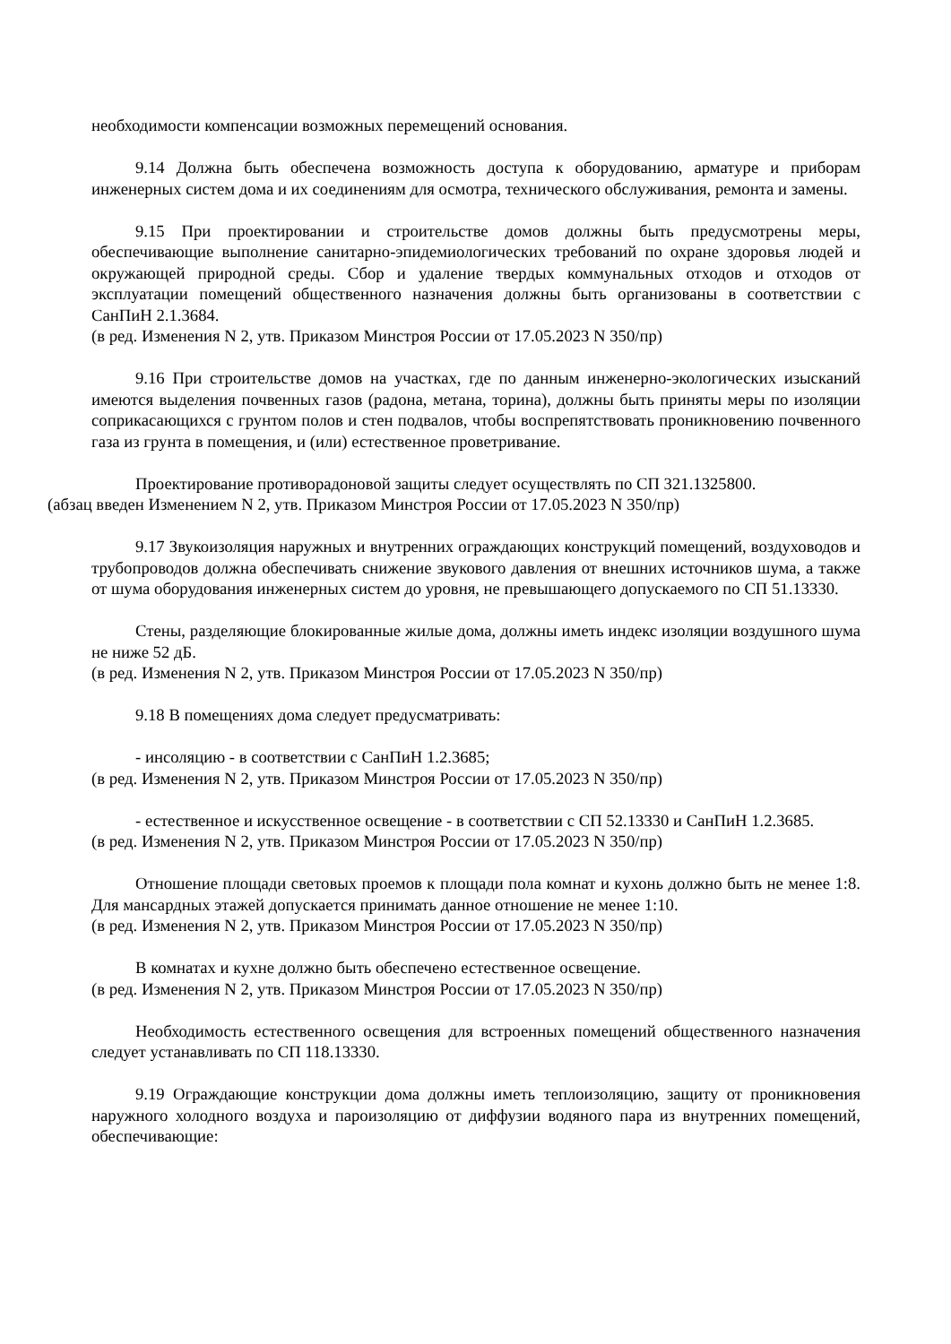необходимости компенсации возможных перемещений основания.
9.14 Должна быть обеспечена возможность доступа к оборудованию, арматуре и приборам инженерных систем дома и их соединениям для осмотра, технического обслуживания, ремонта и замены.
9.15 При проектировании и строительстве домов должны быть предусмотрены меры, обеспечивающие выполнение санитарно-эпидемиологических требований по охране здоровья людей и окружающей природной среды. Сбор и удаление твердых коммунальных отходов и отходов от эксплуатации помещений общественного назначения должны быть организованы в соответствии с СанПиН 2.1.3684.
(в ред. Изменения N 2, утв. Приказом Минстроя России от 17.05.2023 N 350/пр)
9.16 При строительстве домов на участках, где по данным инженерно-экологических изысканий имеются выделения почвенных газов (радона, метана, торина), должны быть приняты меры по изоляции соприкасающихся с грунтом полов и стен подвалов, чтобы воспрепятствовать проникновению почвенного газа из грунта в помещения, и (или) естественное проветривание.
Проектирование противорадоновой защиты следует осуществлять по СП 321.1325800.
(абзац введен Изменением N 2, утв. Приказом Минстроя России от 17.05.2023 N 350/пр)
9.17 Звукоизоляция наружных и внутренних ограждающих конструкций помещений, воздуховодов и трубопроводов должна обеспечивать снижение звукового давления от внешних источников шума, а также от шума оборудования инженерных систем до уровня, не превышающего допускаемого по СП 51.13330.
Стены, разделяющие блокированные жилые дома, должны иметь индекс изоляции воздушного шума не ниже 52 дБ.
(в ред. Изменения N 2, утв. Приказом Минстроя России от 17.05.2023 N 350/пр)
9.18 В помещениях дома следует предусматривать:
- инсоляцию - в соответствии с СанПиН 1.2.3685;
(в ред. Изменения N 2, утв. Приказом Минстроя России от 17.05.2023 N 350/пр)
- естественное и искусственное освещение - в соответствии с СП 52.13330 и СанПиН 1.2.3685.
(в ред. Изменения N 2, утв. Приказом Минстроя России от 17.05.2023 N 350/пр)
Отношение площади световых проемов к площади пола комнат и кухонь должно быть не менее 1:8. Для мансардных этажей допускается принимать данное отношение не менее 1:10.
(в ред. Изменения N 2, утв. Приказом Минстроя России от 17.05.2023 N 350/пр)
В комнатах и кухне должно быть обеспечено естественное освещение.
(в ред. Изменения N 2, утв. Приказом Минстроя России от 17.05.2023 N 350/пр)
Необходимость естественного освещения для встроенных помещений общественного назначения следует устанавливать по СП 118.13330.
9.19 Ограждающие конструкции дома должны иметь теплоизоляцию, защиту от проникновения наружного холодного воздуха и пароизоляцию от диффузии водяного пара из внутренних помещений, обеспечивающие: